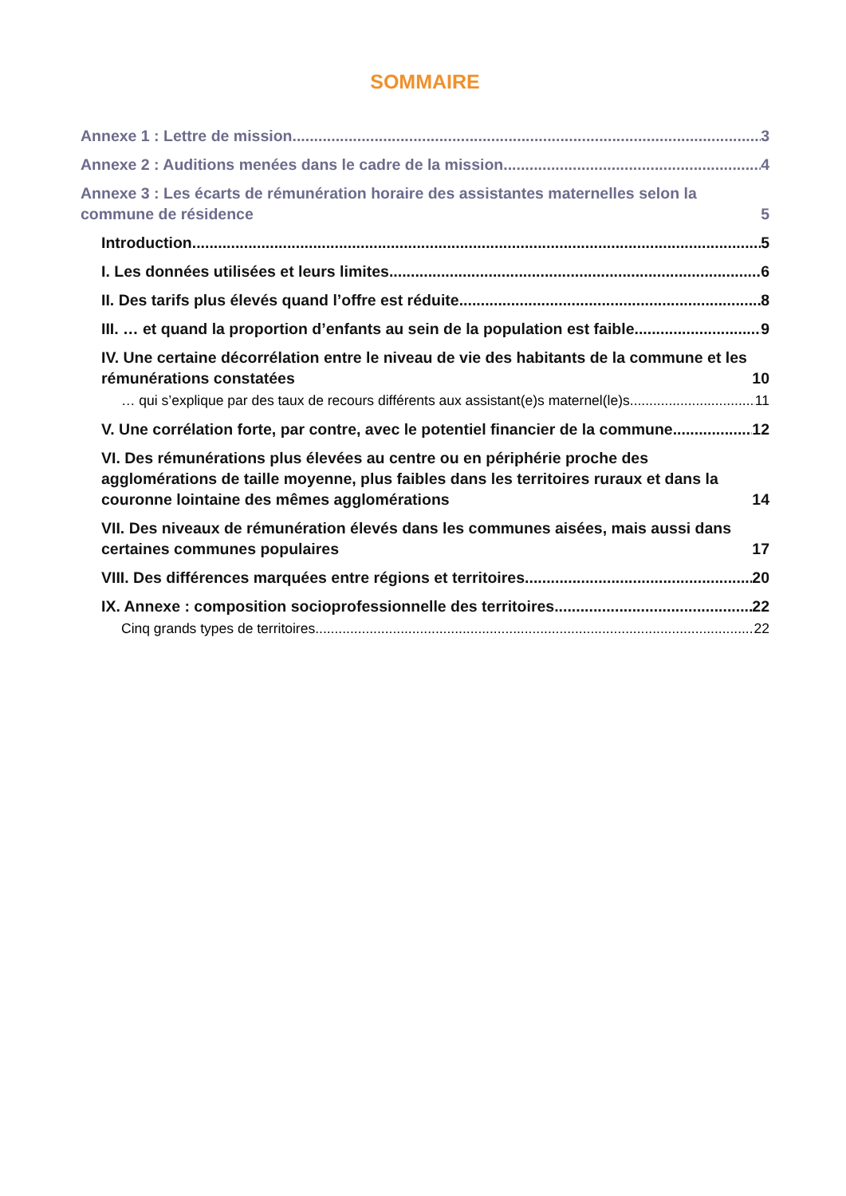SOMMAIRE
Annexe 1 : Lettre de mission 3
Annexe 2 : Auditions menées dans le cadre de la mission 4
Annexe 3 : Les écarts de rémunération horaire des assistantes maternelles selon la commune de résidence 5
Introduction 5
I. Les données utilisées et leurs limites 6
II. Des tarifs plus élevés quand l’offre est réduite 8
III. … et quand la proportion d’enfants au sein de la population est faible 9
IV. Une certaine décorrélation entre le niveau de vie des habitants de la commune et les rémunérations constatées 10
… qui s’explique par des taux de recours différents aux assistant(e)s maternel(le)s 11
V. Une corrélation forte, par contre, avec le potentiel financier de la commune 12
VI. Des rémunérations plus élevées au centre ou en périphérie proche des agglomérations de taille moyenne, plus faibles dans les territoires ruraux et dans la couronne lointaine des mêmes agglomérations 14
VII. Des niveaux de rémunération élevés dans les communes aisées, mais aussi dans certaines communes populaires 17
VIII. Des différences marquées entre régions et territoires 20
IX. Annexe : composition socioprofessionnelle des territoires 22
Cinq grands types de territoires 22